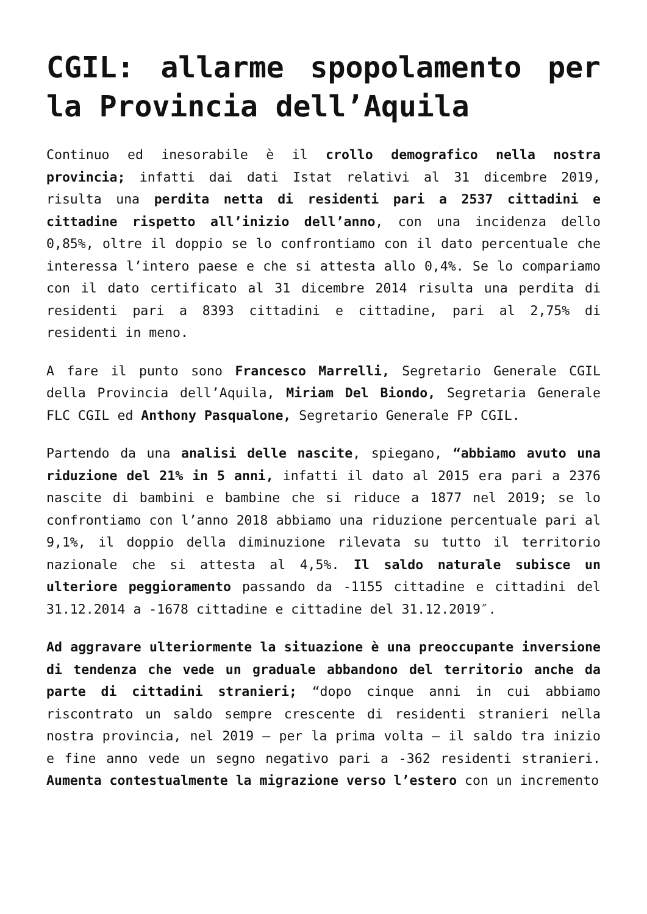CGIL: allarme spopolamento per la Provincia dell’Aquila
Continuo ed inesorabile è il crollo demografico nella nostra provincia; infatti dai dati Istat relativi al 31 dicembre 2019, risulta una perdita netta di residenti pari a 2537 cittadini e cittadine rispetto all’inizio dell’anno, con una incidenza dello 0,85%, oltre il doppio se lo confrontiamo con il dato percentuale che interessa l’intero paese e che si attesta allo 0,4%. Se lo compariamo con il dato certificato al 31 dicembre 2014 risulta una perdita di residenti pari a 8393 cittadini e cittadine, pari al 2,75% di residenti in meno.
A fare il punto sono Francesco Marrelli, Segretario Generale CGIL della Provincia dell’Aquila, Miriam Del Biondo, Segretaria Generale FLC CGIL ed Anthony Pasqualone, Segretario Generale FP CGIL.
Partendo da una analisi delle nascite, spiegano, “abbiamo avuto una riduzione del 21% in 5 anni, infatti il dato al 2015 era pari a 2376 nascite di bambini e bambine che si riduce a 1877 nel 2019; se lo confrontiamo con l’anno 2018 abbiamo una riduzione percentuale pari al 9,1%, il doppio della diminuzione rilevata su tutto il territorio nazionale che si attesta al 4,5%. Il saldo naturale subisce un ulteriore peggioramento passando da -1155 cittadine e cittadini del 31.12.2014 a -1678 cittadine e cittadine del 31.12.2019″.
Ad aggravare ulteriormente la situazione è una preoccupante inversione di tendenza che vede un graduale abbandono del territorio anche da parte di cittadini stranieri; “dopo cinque anni in cui abbiamo riscontrato un saldo sempre crescente di residenti stranieri nella nostra provincia, nel 2019 – per la prima volta – il saldo tra inizio e fine anno vede un segno negativo pari a -362 residenti stranieri. Aumenta contestualmente la migrazione verso l’estero con un incremento